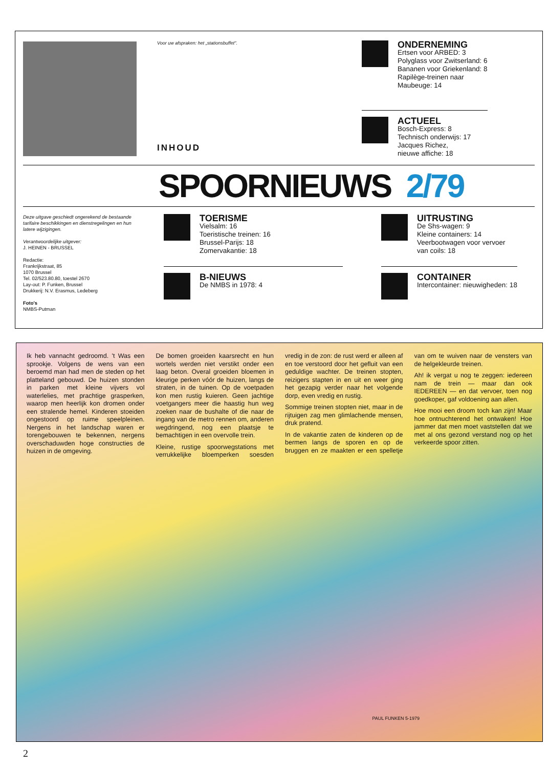Voor uw afspraken: het „stationsbuffet".
INHOUD
ONDERNEMING
Ertsen voor ARBED: 3
Polyglass voor Zwitserland: 6
Bananen voor Griekenland: 8
Rapilège-treinen naar
Maubeuge: 14
ACTUEEL
Bosch-Express: 8
Technisch onderwijs: 17
Jacques Richez,
nieuwe affiche: 18
SPOORNIEUWS 2/79
Deze uitgave geschiedt ongerekend de bestaande tarifaire beschikkingen en dienstregelingen en hun latere wijzigingen.
Verantwoordelijke uitgever:
J. HEINEN - BRUSSEL
Redactie:
Frankrijkstraat, 85
1070 Brussel
Tel. 02/523.80.80, toestel 2670
Lay-out: P. Funken, Brussel
Drukkerij: N.V. Erasmus, Ledeberg
Foto's
NMBS-Putman
TOERISME
Vielsalm: 16
Toeristische treinen: 16
Brussel-Parijs: 18
Zomervakantie: 18
B-NIEUWS
De NMBS in 1978: 4
UITRUSTING
De Shs-wagen: 9
Kleine containers: 14
Veerbootwagen voor vervoer
van coils: 18
CONTAINER
Intercontainer: nieuwigheden: 18
Ik heb vannacht gedroomd. 't Was een sprookje. Volgens de wens van een beroemd man had men de steden op het platteland gebouwd. De huizen stonden in parken met kleine vijvers vol waterlelies, met prachtige grasperken, waarop men heerlijk kon dromen onder een stralende hemel. Kinderen stoeiden ongestoord op ruime speelpleinen. Nergens in het landschap waren er torengebouwen te bekennen, nergens overschaduwden hoge constructies de huizen in de omgeving.
De bomen groeiden kaarsrecht en hun wortels werden niet verstikt onder een laag beton. Overal groeiden bloemen in kleurige perken vóór de huizen, langs de straten, in de tuinen. Op de voetpaden kon men rustig kuieren. Geen jachtige voetgangers meer die haastig hun weg zoeken naar de bushalte of die naar de ingang van de metro rennen om, anderen wegdringend, nog een plaatsje te bemachtigen in een overvolle trein.
Kleine, rustige spoorwegstations met verrukkelijke bloemperken soesden vredig in de zon: de rust werd er alleen af en toe verstoord door het gefluit van een geduldige wachter. De treinen stopten, reizigers stapten in en uit en weer ging het gezapig verder naar het volgende dorp, even vredig en rustig.
Sommige treinen stopten niet, maar in de rijtuigen zag men glimlachende mensen, druk pratend.
In de vakantie zaten de kinderen op de bermen langs de sporen en op de bruggen en ze maakten er een spelletje van om te wuiven naar de vensters van de helgekleurde treinen.
Ah! ik vergat u nog te zeggen: iedereen nam de trein — maar dan ook IEDEREEN — en dat vervoer, toen nog goedkoper, gaf voldoening aan allen.
Hoe mooi een droom toch kan zijn! Maar hoe ontnuchterend het ontwaken! Hoe jammer dat men moet vaststellen dat we met al ons gezond verstand nog op het verkeerde spoor zitten.
PAUL FUNKEN 5-1979
2